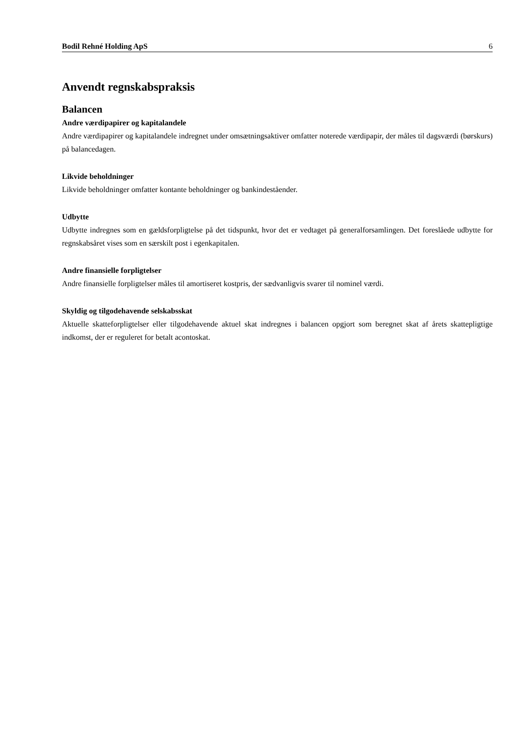Bodil Rehné Holding ApS 6
Anvendt regnskabspraksis
Balancen
Andre værdipapirer og kapitalandele
Andre værdipapirer og kapitalandele indregnet under omsætningsaktiver omfatter noterede værdipapir, der måles til dagsværdi (børskurs) på balancedagen.
Likvide beholdninger
Likvide beholdninger omfatter kontante beholdninger og bankindeståender.
Udbytte
Udbytte indregnes som en gældsforpligtelse på det tidspunkt, hvor det er vedtaget på generalforsamlingen. Det foreslåede udbytte for regnskabsåret vises som en særskilt post i egenkapitalen.
Andre finansielle forpligtelser
Andre finansielle forpligtelser måles til amortiseret kostpris, der sædvanligvis svarer til nominel værdi.
Skyldig og tilgodehavende selskabsskat
Aktuelle skatteforpligtelser eller tilgodehavende aktuel skat indregnes i balancen opgjort som beregnet skat af årets skattepligtige indkomst, der er reguleret for betalt acontoskat.